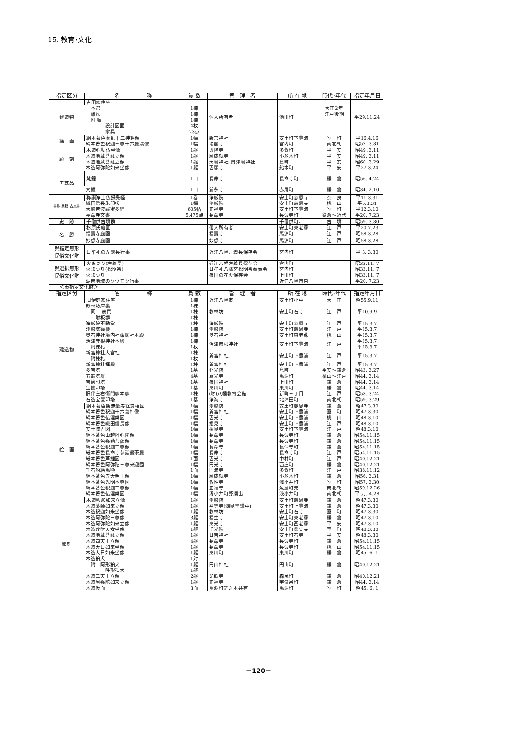15. 教育･文化
| 指定区分 | 名 称 | 員 数 | 管 理 者 | 所 在 地 | 時代･年代 | 指定年月日 |
| --- | --- | --- | --- | --- | --- | --- |
| 建造物 | 吉田家住宅 | | 個人所有者 | 池田町 | | 平29.11.24 |
| | 本館 | 1棟 | | | 大正2年 | |
| | 離れ | 1棟 | | | 江戸後期 | |
| | 附 塀 | 1棟 | | | | |
| | 設計図面 | 4枚 | | | | |
| | 家具 | 23点 | | | | |
| 絵 画 | 絹本著色薬師十二神将像 | 1幅 | 新宮神社 | 安土町下豊浦 | 室 町 | 平16.4.16 |
| | 絹本著色釈迦三尊十六羅漢像 | 1幅 | 瑞龍寺 | 宮内町 | 南北朝 | 昭57 .3.31 |
| 彫 刻 | 木造弥勒仏坐像 | 1躯 | 興隆寺 | 多賀町 | 平 安 | 昭49 .3.11 |
| | 木造地蔵菩薩立像 | 1躯 | 願成就寺 | 小船木町 | 平 安 | 昭49. 3.11 |
| | 木造地蔵菩薩立像 | 1躯 | 大嶋神社･奥津嶋神社 | 島町 | 平 安 | 昭60 .3.29 |
| | 木造阿弥陀如来坐像 | 1躯 | 西願寺 | 船木町 | 平 安 | 平27.3.24 |
| 工芸品 | 梵鐘 | 1口 | 長命寺 | 長命寺町 | 鎌 倉 | 昭56. 4.24 |
| | 梵鐘 | 1口 | 覚永寺 | 赤尾町 | 鎌 倉 | 昭34. 2.10 |
| 書跡･典籍･古文書 | 称讃浄土仏摂受経 | 1巻 | 浄厳院 | 安土町慈恩寺 | 奈 良 | 平11.3.31 |
| | 織田信長朱印状 | 1幅 | 浄厳院 | 安土町慈恩寺 | 桃 山 | 平5.3.31 |
| | 大般若波羅蜜多経 | 605帖 | 正禅寺 | 安土町下豊浦 | 室 町 | 平12.3.10 |
| | 長命寺文書 | 5,475点 | 長命寺 | 長命寺町 | 鎌倉～近代 | 平20. 7.23 |
| 史 跡 | 千僧供古墳群 | | | 千僧供町、 | 古 墳 | 昭59. 3.30 |
| 名 勝 | 杉原氏庭園 | | 個人所有者 | 安土町東老蘇 | 江 戸 | 平20.7.23 |
| | 福壽寺庭園 | | 福壽寺 | 馬淵町 | 江 戸 | 昭58.3.28 |
| | 妙感寺庭園 | | 妙感寺 | 馬淵町 | 江 戸 | 昭58.3.28 |
| 県指定無形 民俗文化財 | 日牟礼の左義長行事 | | 近江八幡左義長保存会 | 宮内町 | | 平 3. 3.30 |
| 県選択無形 民俗文化財 | 火まつり(左義長) | | 近江八幡左義長保存会 | 宮内町 | | 昭33.11. 7 |
| | 火まつり(松明祭) | | 日牟礼八幡宮松明祭奉賛会 | 宮内町 | | 昭33.11. 7 |
| | 火まつり | | 篠田の花火保存会 | 上田町 | | 昭33.11. 7 |
| | 湖南地域のソウモク行事 | | | 近江八幡市内 | | 平20. 7.23 |
＜市指定文化財＞
| 指定区分 | 名 称 | 員 数 | 管 理 者 | 所 在 地 | 時代･年代 | 指定年月日 | |
| --- | --- | --- | --- | --- | --- | --- | --- |
| 建造物 | 旧伊庭家住宅 | 1棟 | 近江八幡市 | 安土町小中 | 大 正 | 昭55.9.11 | |
| | 教林坊庫裏 | 1棟 | 教林坊 | 安土町石寺 | 江 戸 | 平10.9.9 | |
| | 同 表門 | 1棟 | | | | | |
| | 附板塀 | 1棟 | | | | | |
| | 浄厳院不動堂 | 1棟 | 浄厳院 | 安土町慈恩寺 | 江 戸 | 平15.3.7 | |
| | 浄厳院鐘楼 | 1棟 | 浄厳院 | 安土町慈恩寺 | 江 戸 | 平15.3.7 | |
| | 奥石神社境内社諏訪社本殿 | 1棟 | 奥石神社 | 安土町東老蘇 | 桃 山 | 平15.3.7 | |
| | 活津彦根神社本殿 | 1棟 | 活津彦根神社 | 安土町下豊浦 | 江 戸 | 平15.3.7 | |
| | 附棟札 | 1枚 | | | | 平15.3.7 | |
| | 新宮神社大宮社 | 1棟 | 新宮神社 | 安土町下豊浦 | 江 戸 | 平15.3.7 | |
| | 附棟札 | 1枚 | | | | | |
| | 新宮神社拝殿 | 1棟 | 新宮神社 | 安土町下豊浦 | 江 戸 | 平15.3.7 | |
| | 多宝塔 | 1基 | 延光院 | 島町 | 平安～鎌倉 | 昭43. 3.27 | |
| | 五輪塔群 | 4基 | 真光寺 | 馬淵町 | 桃山～江戸 | 昭44. 3.14 | |
| | 宝篋印塔 | 1基 | 篠田神社 | 上田町 | 鎌 倉 | 昭44. 3.14 | |
| | 宝篋印塔 | 1基 | 東川町 | 東川町 | 鎌 倉 | 昭44. 3.14 | |
| | 旧伴庄右衛門家本家 | 1棟 | (財)八幡教育会館 | 新町三丁目 | 江 戸 | 昭58. 3.24 | |
| | 石造宝篋印塔 | 1基 | 浄海寺 | 北津田町 | 南北朝 | 昭59. 3.29 | |
| | 絵 画 | 絹本著色観無量寿経変相図 | 1幅 | 浄厳院 | 安土町慈恩寺 | 鎌 倉 | 昭47.3.30 |
| | | 絹本著色釈迦十六善神像 | 1幅 | 新宮神社 | 安土町下豊浦 | 室 町 | 昭47.3.30 |
| | | 絹本著色仏涅槃図 | 1幅 | 西光寺 | 安土町下豊浦 | 桃 山 | 昭48.3.10 |
| | | 絹本著色織田信長像 | 1幅 | 摠見寺 | 安土町下豊浦 | 江 戸 | 昭48.3.10 |
| | | 安土城古図 | 1幅 | 摠見寺 | 安土町下豊浦 | 江 戸 | 昭48.3.10 |
| 絹本著色山越阿弥陀像 | | 1幅 | 長命寺 | 長命寺町 | 鎌 倉 | 昭54.11.15 | |
| 絹本著色弥勒菩薩像 | | 1幅 | 長命寺 | 長命寺町 | 鎌 倉 | 昭54.11.15 | |
| 絹本著色釈迦三尊像 | | 1幅 | 長命寺 | 長命寺町 | 鎌 倉 | 昭54.11.15 | |
| 紙本著色長命寺参詣曼荼羅 | | 1幅 | 長命寺 | 長命寺町 | 江 戸 | 昭54.11.15 | |
| 紙本著色芦鯉図 | | 1面 | 西光寺 | 中村町 | 江 戸 | 昭40.12.21 | |
| 絹本著色阿弥陀三尊来迎図 | | 1幅 | 円光寺 | 西庄町 | 鎌 倉 | 昭40.12.21 | |
| 千石船絵馬額 | | 1面 | 円満寺 | 多賀町 | 江 戸 | 昭38.11.12 | |
| 絹本著色五大明王像 | | 1幅 | 願成就寺 | 小船木町 | 鎌 倉 | 昭56. 3.31 | |
| 絹本著色光明本尊図 | | 1幅 | 仏性寺 | 浅小井町 | 室 町 | 昭57. 3.30 | |
| 絹本著色釈迦三尊像 | | 1幅 | 正福寺 | 魚屋町元 | 南北朝 | 昭59.12.26 | |
| 絹本著色仏涅槃図 | | 1幅 | 浅小井町野瀬出 | 浅小井町 | 南北朝 | 平 元. 4.28 | |
| 彫刻 | 木造釈迦如来立像 | 1躯 | 浄厳院 | 安土町慈恩寺 | 鎌 倉 | 昭47.3.30 | |
| | 木造薬師如来立像 | 1躯 | 平等寺(湖見堂講中) | 安土町上豊浦 | 鎌 倉 | 昭47.3.30 | |
| | 木造釈迦如来坐像 | 1躯 | 教林坊 | 安土町石寺 | 室 町 | 昭47.3.30 | |
| | 木造阿弥陀三尊像 | 3躯 | 福生寺 | 安土町東老蘇 | 鎌 倉 | 昭47.3.10 | |
| | 木造阿弥陀如来立像 | 1躯 | 東光寺 | 安土町西老蘇 | 平 安 | 昭47.3.10 | |
| | 木造弁財天女坐像 | 1躯 | 千光院 | 安土町桑実寺 | 室 町 | 昭48.3.30 | |
| | 木造地蔵菩薩立像 | 1躯 | 日吉神社 | 安土町石寺 | 平 安 | 昭48.3.30 | |
| | 木造四天王立像 | 4躯 | 長命寺 | 長命寺町 | 鎌 倉 | 昭54.11.15 | |
| | 木造大日如来坐像 | 1躯 | 長命寺 | 長命寺町 | 桃 山 | 昭54.11.15 | |
| | 木造大日如来坐像 | 1躯 | 東川町 | 東川町 | 鎌 倉 | 昭45. 6. 1 | |
| | 木造狛犬 | 1対 | 円山神社 | 円山町 | 鎌 倉 | 昭40.12.21 | |
| | 附 阿形狛犬 | 1躯 | | | | | |
| | 吽形狛犬 | 1躯 | | | | | |
| | 木造二天王立像 | 2躯 | 光照寺 | 森尻町 | 鎌 倉 | 昭40.12.21 | |
| | 木造阿弥陀如来立像 | 1躯 | 正福寺 | 宇津呂町 | 鎌 倉 | 昭44. 3.14 | |
| | 木造仮面 | 3面 | 馬淵町鉾之本共有 | 馬淵町 | 室 町 | 昭45. 6. 1 | |
－120－